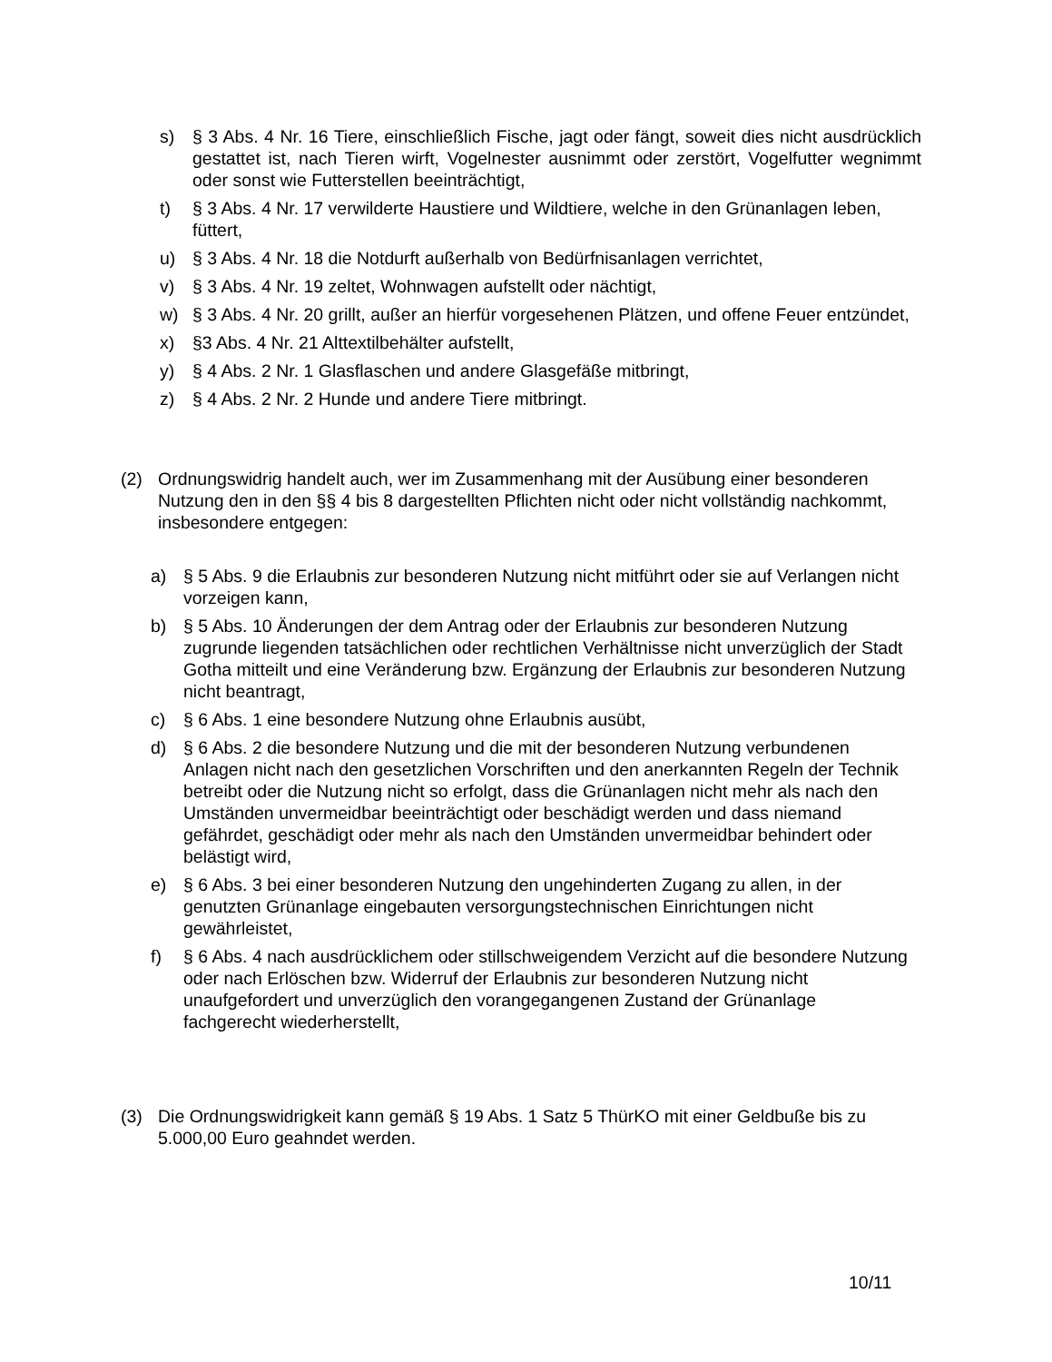s) § 3 Abs. 4 Nr. 16 Tiere, einschließlich Fische, jagt oder fängt, soweit dies nicht ausdrücklich gestattet ist, nach Tieren wirft, Vogelnester ausnimmt oder zerstört, Vogelfutter wegnimmt oder sonst wie Futterstellen beeinträchtigt,
t) § 3 Abs. 4 Nr. 17 verwilderte Haustiere und Wildtiere, welche in den Grünanlagen leben, füttert,
u) § 3 Abs. 4 Nr. 18 die Notdurft außerhalb von Bedürfnisanlagen verrichtet,
v) § 3 Abs. 4 Nr. 19 zeltet, Wohnwagen aufstellt oder nächtigt,
w) § 3 Abs. 4 Nr. 20 grillt, außer an hierfür vorgesehenen Plätzen, und offene Feuer entzündet,
x) §3 Abs. 4 Nr. 21 Alttextilbehälter aufstellt,
y) § 4 Abs. 2 Nr. 1 Glasflaschen und andere Glasgefäße mitbringt,
z) § 4 Abs. 2 Nr. 2 Hunde und andere Tiere mitbringt.
(2) Ordnungswidrig handelt auch, wer im Zusammenhang mit der Ausübung einer besonderen Nutzung den in den §§ 4 bis 8 dargestellten Pflichten nicht oder nicht vollständig nachkommt, insbesondere entgegen:
a) § 5 Abs. 9 die Erlaubnis zur besonderen Nutzung nicht mitführt oder sie auf Verlangen nicht vorzeigen kann,
b) § 5 Abs. 10 Änderungen der dem Antrag oder der Erlaubnis zur besonderen Nutzung zugrunde liegenden tatsächlichen oder rechtlichen Verhältnisse nicht unverzüglich der Stadt Gotha mitteilt und eine Veränderung bzw. Ergänzung der Erlaubnis zur besonderen Nutzung nicht beantragt,
c) § 6 Abs. 1 eine besondere Nutzung ohne Erlaubnis ausübt,
d) § 6 Abs. 2 die besondere Nutzung und die mit der besonderen Nutzung verbundenen Anlagen nicht nach den gesetzlichen Vorschriften und den anerkannten Regeln der Technik betreibt oder die Nutzung nicht so erfolgt, dass die Grünanlagen nicht mehr als nach den Umständen unvermeidbar beeinträchtigt oder beschädigt werden und dass niemand gefährdet, geschädigt oder mehr als nach den Umständen unvermeidbar behindert oder belästigt wird,
e) § 6 Abs. 3 bei einer besonderen Nutzung den ungehinderten Zugang zu allen, in der genutzten Grünanlage eingebauten versorgungstechnischen Einrichtungen nicht gewährleistet,
f) § 6 Abs. 4 nach ausdrücklichem oder stillschweigendem Verzicht auf die besondere Nutzung oder nach Erlöschen bzw. Widerruf der Erlaubnis zur besonderen Nutzung nicht unaufgefordert und unverzüglich den vorangegangenen Zustand der Grünanlage fachgerecht wiederherstellt,
(3) Die Ordnungswidrigkeit kann gemäß § 19 Abs. 1 Satz 5 ThürKO mit einer Geldbuße bis zu 5.000,00 Euro geahndet werden.
10/11